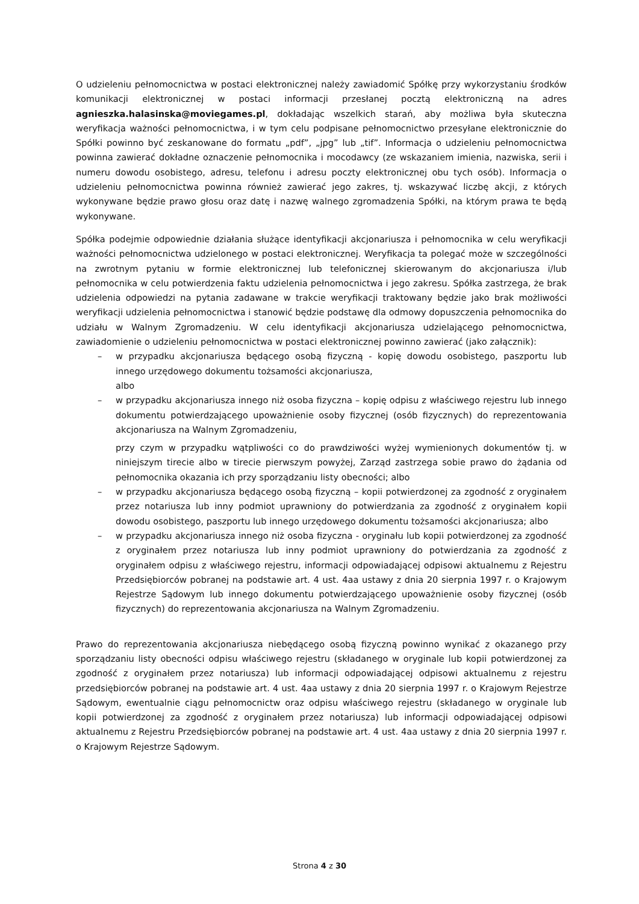O udzieleniu pełnomocnictwa w postaci elektronicznej należy zawiadomić Spółkę przy wykorzystaniu środków komunikacji elektronicznej w postaci informacji przesłanej pocztą elektroniczną na adres agnieszka.halasinska@moviegames.pl, dokładając wszelkich starań, aby możliwa była skuteczna weryfikacja ważności pełnomocnictwa, i w tym celu podpisane pełnomocnictwo przesyłane elektronicznie do Spółki powinno być zeskanowane do formatu „pdf”, „jpg” lub „tif”. Informacja o udzieleniu pełnomocnictwa powinna zawierać dokładne oznaczenie pełnomocnika i mocodawcy (ze wskazaniem imienia, nazwiska, serii i numeru dowodu osobistego, adresu, telefonu i adresu poczty elektronicznej obu tych osób). Informacja o udzieleniu pełnomocnictwa powinna również zawierać jego zakres, tj. wskazywać liczbę akcji, z których wykonywane będzie prawo głosu oraz datę i nazwę walnego zgromadzenia Spółki, na którym prawa te będą wykonywane.
Spółka podejmie odpowiednie działania służące identyfikacji akcjonariusza i pełnomocnika w celu weryfikacji ważności pełnomocnictwa udzielonego w postaci elektronicznej. Weryfikacja ta polegać może w szczególności na zwrotnym pytaniu w formie elektronicznej lub telefonicznej skierowanym do akcjonariusza i/lub pełnomocnika w celu potwierdzenia faktu udzielenia pełnomocnictwa i jego zakresu. Spółka zastrzega, że brak udzielenia odpowiedzi na pytania zadawane w trakcie weryfikacji traktowany będzie jako brak możliwości weryfikacji udzielenia pełnomocnictwa i stanowić będzie podstawę dla odmowy dopuszczenia pełnomocnika do udziału w Walnym Zgromadzeniu. W celu identyfikacji akcjonariusza udzielającego pełnomocnictwa, zawiadomienie o udzieleniu pełnomocnictwa w postaci elektronicznej powinno zawierać (jako załącznik):
– w przypadku akcjonariusza będącego osobą fizyczną - kopię dowodu osobistego, paszportu lub innego urzędowego dokumentu tożsamości akcjonariusza,
albo
– w przypadku akcjonariusza innego niż osoba fizyczna – kopię odpisu z właściwego rejestru lub innego dokumentu potwierdzającego upoważnienie osoby fizycznej (osób fizycznych) do reprezentowania akcjonariusza na Walnym Zgromadzeniu,
przy czym w przypadku wątpliwości co do prawdziwości wyżej wymienionych dokumentów tj. w niniejszym tirecie albo w tirecie pierwszym powyżej, Zarząd zastrzega sobie prawo do żądania od pełnomocnika okazania ich przy sporządzaniu listy obecności; albo
– w przypadku akcjonariusza będącego osobą fizyczną – kopii potwierdzonej za zgodność z oryginałem przez notariusza lub inny podmiot uprawniony do potwierdzania za zgodność z oryginałem kopii dowodu osobistego, paszportu lub innego urzędowego dokumentu tożsamości akcjonariusza; albo
– w przypadku akcjonariusza innego niż osoba fizyczna - oryginału lub kopii potwierdzonej za zgodność z oryginałem przez notariusza lub inny podmiot uprawniony do potwierdzania za zgodność z oryginałem odpisu z właściwego rejestru, informacji odpowiadającej odpisowi aktualnemu z Rejestru Przedsiębiorców pobranej na podstawie art. 4 ust. 4aa ustawy z dnia 20 sierpnia 1997 r. o Krajowym Rejestrze Sądowym lub innego dokumentu potwierdzającego upoważnienie osoby fizycznej (osób fizycznych) do reprezentowania akcjonariusza na Walnym Zgromadzeniu.
Prawo do reprezentowania akcjonariusza niebędącego osobą fizyczną powinno wynikać z okazanego przy sporządzaniu listy obecności odpisu właściwego rejestru (składanego w oryginale lub kopii potwierdzonej za zgodność z oryginałem przez notariusza) lub informacji odpowiadającej odpisowi aktualnemu z rejestru przedsiębiorców pobranej na podstawie art. 4 ust. 4aa ustawy z dnia 20 sierpnia 1997 r. o Krajowym Rejestrze Sądowym, ewentualnie ciągu pełnomocnictw oraz odpisu właściwego rejestru (składanego w oryginale lub kopii potwierdzonej za zgodność z oryginałem przez notariusza) lub informacji odpowiadającej odpisowi aktualnemu z Rejestru Przedsiębiorców pobranej na podstawie art. 4 ust. 4aa ustawy z dnia 20 sierpnia 1997 r. o Krajowym Rejestrze Sądowym.
Strona 4 z 30